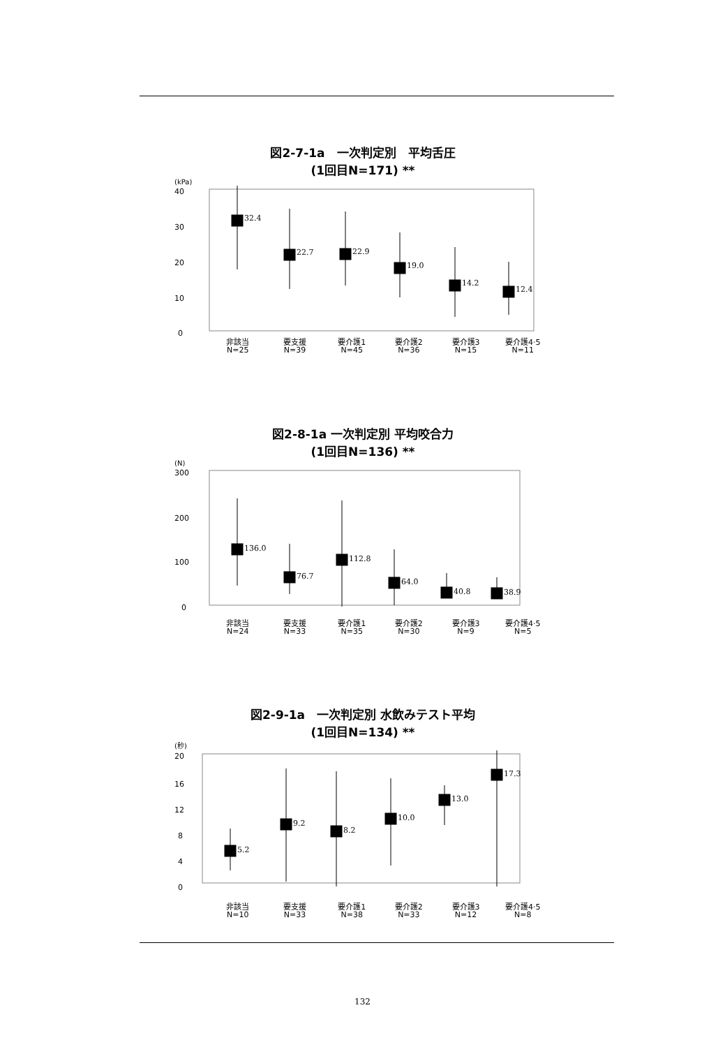図2-7-1a　一次判定別　平均舌圧
(1回目N=171) **
(kPa)
40
30
20
10
0
32.4
22.7
22.9
19.0
14.2
12.4
非該当
N=25
要支援
N=39
要介護1
N=45
要介護2
N=36
要介護3
N=15
要介護4·5
N=11
図2-8-1a 一次判定別 平均咬合力
(1回目N=136) **
(N)
300
200
100
0
136.0
76.7
112.8
64.0
40.8
38.9
非該当
N=24
要支援
N=33
要介護1
N=35
要介護2
N=30
要介護3
N=9
要介護4·5
N=5
図2-9-1a　一次判定別 水飲みテスト平均
(1回目N=134) **
(秒)
20
16
12
8
4
0
5.2
9.2
8.2
10.0
13.0
17.3
非該当
N=10
要支援
N=33
要介護1
N=38
要介護2
N=33
要介護3
N=12
要介護4·5
N=8
132